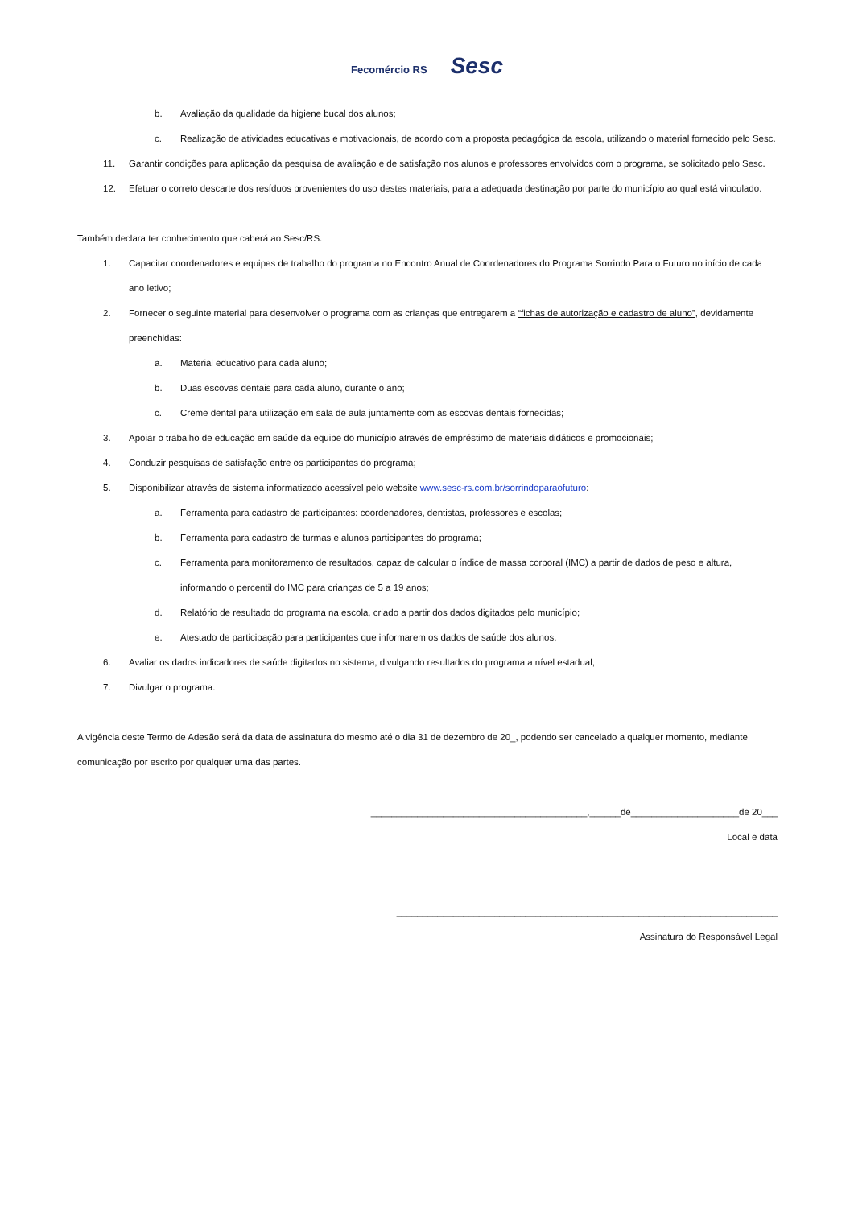Fecomércio RS Sesc
b. Avaliação da qualidade da higiene bucal dos alunos;
c. Realização de atividades educativas e motivacionais, de acordo com a proposta pedagógica da escola, utilizando o material fornecido pelo Sesc.
11. Garantir condições para aplicação da pesquisa de avaliação e de satisfação nos alunos e professores envolvidos com o programa, se solicitado pelo Sesc.
12. Efetuar o correto descarte dos resíduos provenientes do uso destes materiais, para a adequada destinação por parte do município ao qual está vinculado.
Também declara ter conhecimento que caberá ao Sesc/RS:
1. Capacitar coordenadores e equipes de trabalho do programa no Encontro Anual de Coordenadores do Programa Sorrindo Para o Futuro no início de cada ano letivo;
2. Fornecer o seguinte material para desenvolver o programa com as crianças que entregarem a “fichas de autorização e cadastro de aluno”, devidamente preenchidas:
a. Material educativo para cada aluno;
b. Duas escovas dentais para cada aluno, durante o ano;
c. Creme dental para utilização em sala de aula juntamente com as escovas dentais fornecidas;
3. Apoiar o trabalho de educação em saúde da equipe do município através de empréstimo de materiais didáticos e promocionais;
4. Conduzir pesquisas de satisfação entre os participantes do programa;
5. Disponibilizar através de sistema informatizado acessível pelo website www.sesc-rs.com.br/sorrindoparaofuturo:
a. Ferramenta para cadastro de participantes: coordenadores, dentistas, professores e escolas;
b. Ferramenta para cadastro de turmas e alunos participantes do programa;
c. Ferramenta para monitoramento de resultados, capaz de calcular o índice de massa corporal (IMC) a partir de dados de peso e altura, informando o percentil do IMC para crianças de 5 a 19 anos;
d. Relatório de resultado do programa na escola, criado a partir dos dados digitados pelo município;
e. Atestado de participação para participantes que informarem os dados de saúde dos alunos.
6. Avaliar os dados indicadores de saúde digitados no sistema, divulgando resultados do programa a nível estadual;
7. Divulgar o programa.
A vigência deste Termo de Adesão será da data de assinatura do mesmo até o dia 31 de dezembro de 20_, podendo ser cancelado a qualquer momento, mediante comunicação por escrito por qualquer uma das partes.
__________________________________________,______de_____________________de 20___
Local e data
__________________________________________________________________________
Assinatura do Responsável Legal